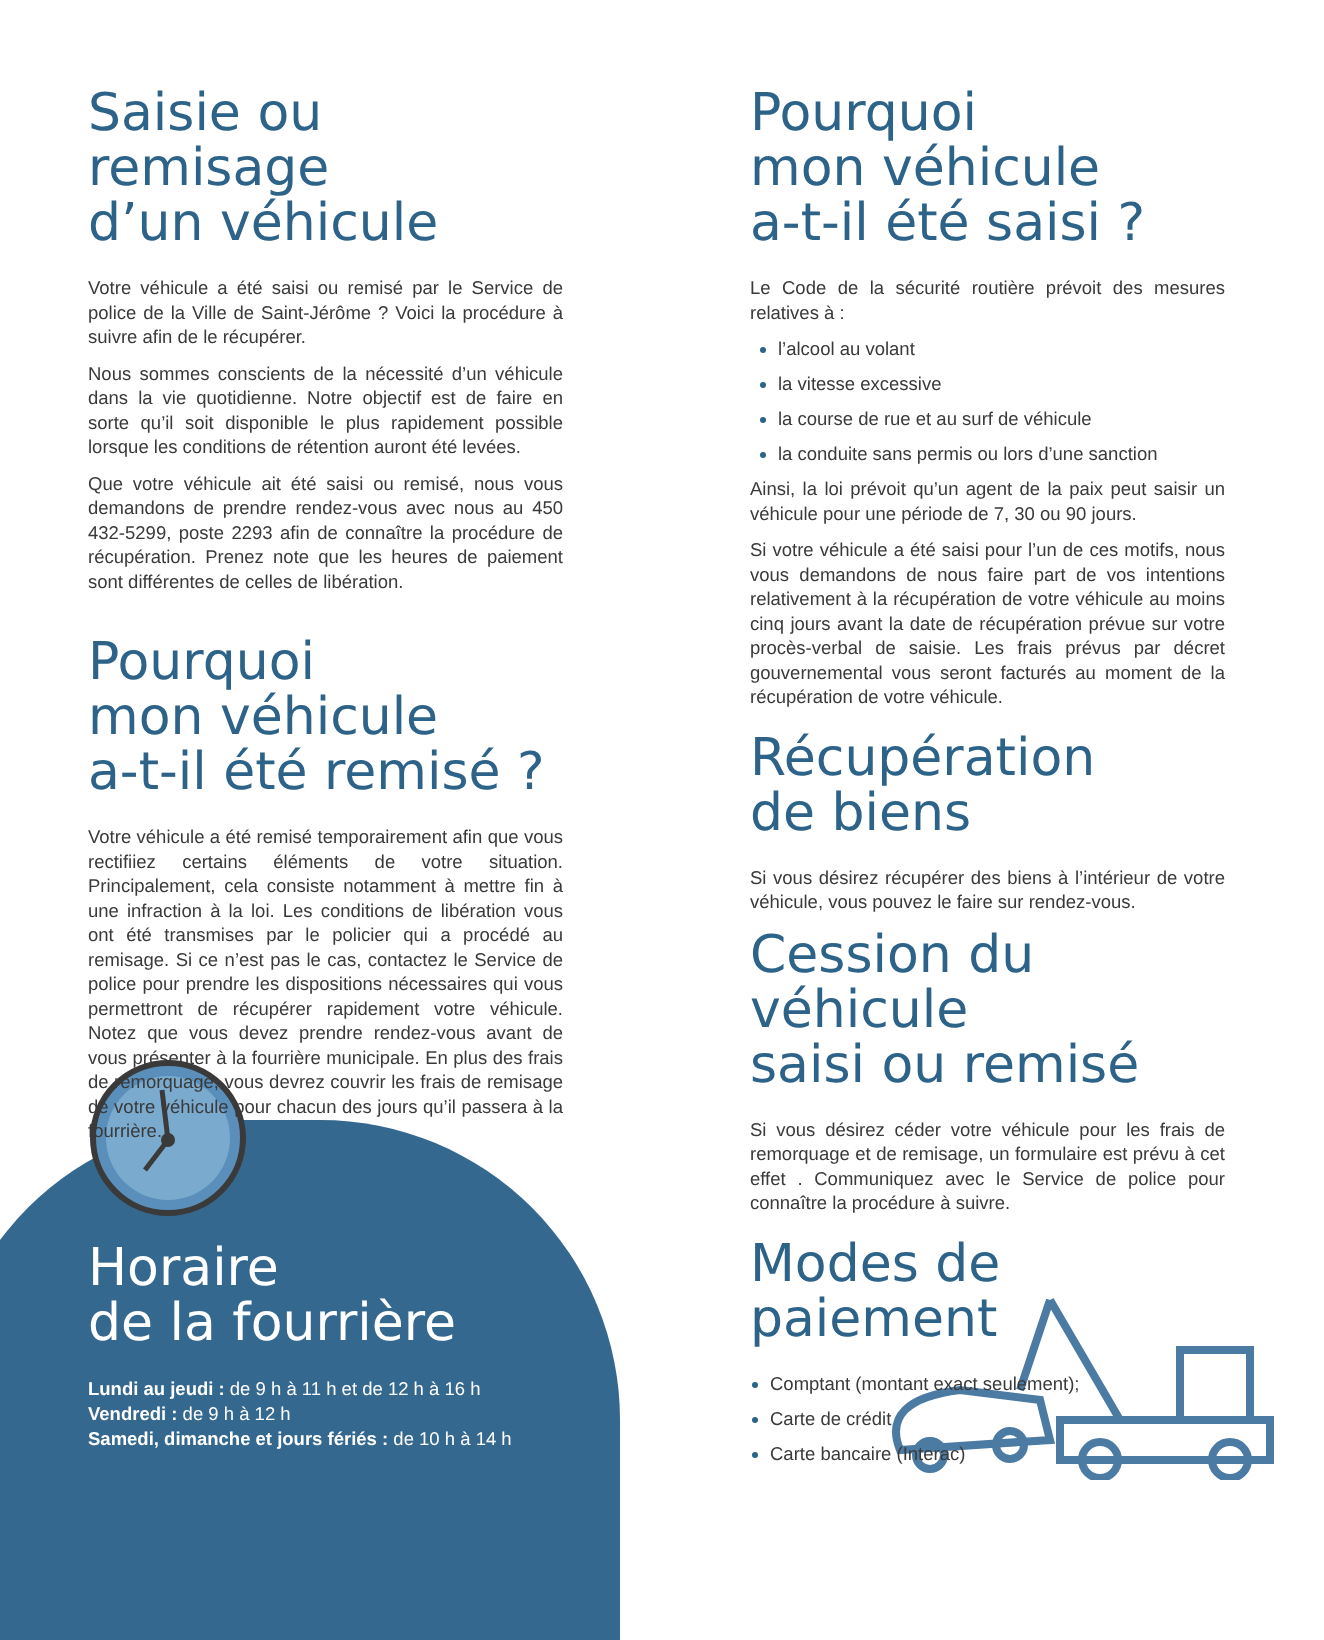Saisie ou remisage
d’un véhicule
Votre véhicule a été saisi ou remisé par le Service de police de la Ville de Saint-Jérôme ? Voici la procédure à suivre afin de le récupérer.
Nous sommes conscients de la nécessité d’un véhicule dans la vie quotidienne. Notre objectif est de faire en sorte qu’il soit disponible le plus rapidement possible lorsque les conditions de rétention auront été levées.
Que votre véhicule ait été saisi ou remisé, nous vous demandons de prendre rendez-vous avec nous au 450 432-5299, poste 2293 afin de connaître la procédure de récupération. Prenez note que les heures de paiement sont différentes de celles de libération.
Pourquoi
mon véhicule
a-t-il été remisé ?
Votre véhicule a été remisé temporairement afin que vous rectifiiez certains éléments de votre situation. Principalement, cela consiste notamment à mettre fin à une infraction à la loi. Les conditions de libération vous ont été transmises par le policier qui a procédé au remisage. Si ce n’est pas le cas, contactez le Service de police pour prendre les dispositions nécessaires qui vous permettront de récupérer rapidement votre véhicule. Notez que vous devez prendre rendez-vous avant de vous présenter à la fourrière municipale. En plus des frais de remorquage, vous devrez couvrir les frais de remisage de votre véhicule pour chacun des jours qu’il passera à la fourrière.
Horaire
de la fourrière
Lundi au jeudi : de 9 h à 11 h et de 12 h à 16 h
Vendredi : de 9 h à 12 h
Samedi, dimanche et jours fériés : de 10 h à 14 h
Pourquoi
mon véhicule
a-t-il été saisi ?
Le Code de la sécurité routière prévoit des mesures relatives à :
l’alcool au volant
la vitesse excessive
la course de rue et au surf de véhicule
la conduite sans permis ou lors d’une sanction
Ainsi, la loi prévoit qu’un agent de la paix peut saisir un véhicule pour une période de 7, 30 ou 90 jours.
Si votre véhicule a été saisi pour l’un de ces motifs, nous vous demandons de nous faire part de vos intentions relativement à la récupération de votre véhicule au moins cinq jours avant la date de récupération prévue sur votre procès-verbal de saisie. Les frais prévus par décret gouvernemental vous seront facturés au moment de la récupération de votre véhicule.
Récupération
de biens
Si vous désirez récupérer des biens à l’intérieur de votre véhicule, vous pouvez le faire sur rendez-vous.
Cession du véhicule
saisi ou remisé
Si vous désirez céder votre véhicule pour les frais de remorquage et de remisage, un formulaire est prévu à cet effet . Communiquez avec le Service de police pour connaître la procédure à suivre.
Modes de paiement
Comptant (montant exact seulement);
Carte de crédit
Carte bancaire (Interac)